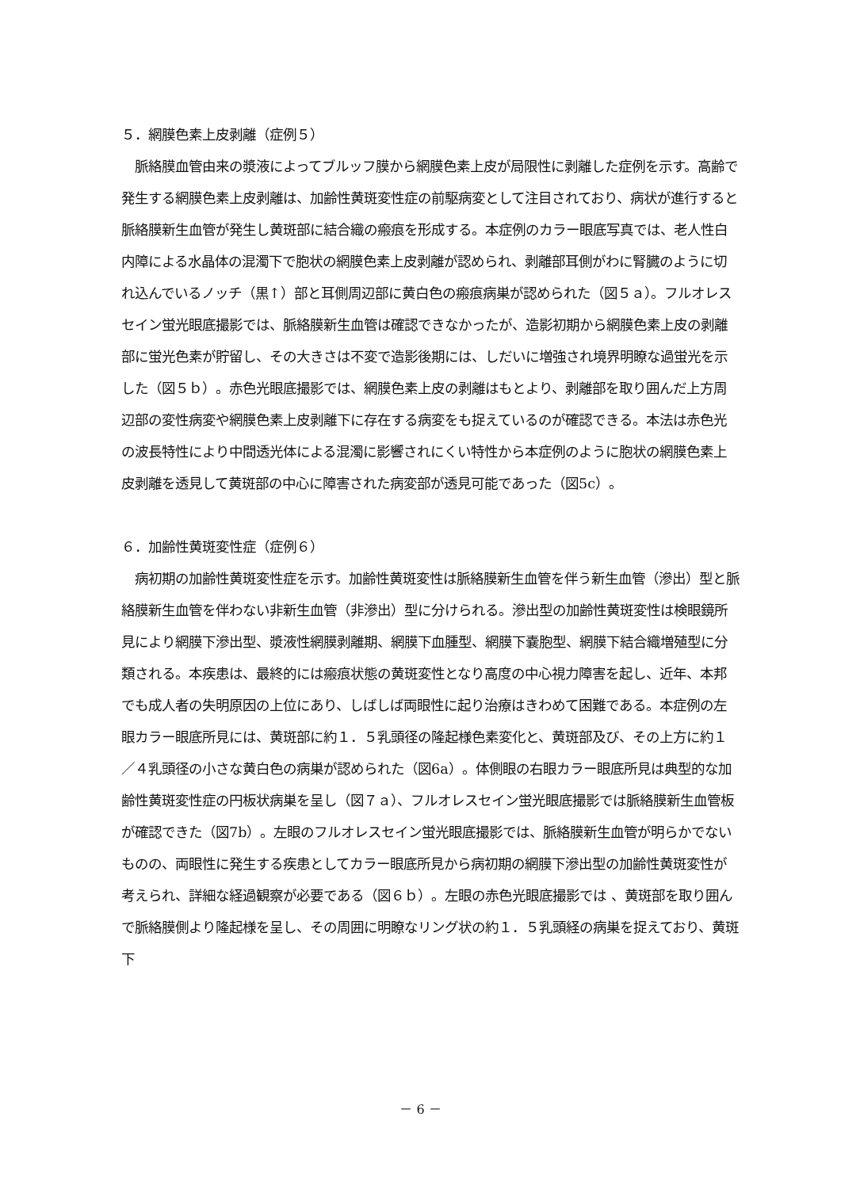５．網膜色素上皮剥離（症例５）
　脈絡膜血管由来の漿液によってブルッフ膜から網膜色素上皮が局限性に剥離した症例を示す。高齢で発生する網膜色素上皮剥離は、加齢性黄斑変性症の前駆病変として注目されており、病状が進行すると脈絡膜新生血管が発生し黄斑部に結合織の瘢痕を形成する。本症例のカラー眼底写真では、老人性白内障による水晶体の混濁下で胞状の網膜色素上皮剥離が認められ、剥離部耳側がわに腎臓のように切れ込んでいるノッチ（黒↑）部と耳側周辺部に黄白色の瘢痕病巣が認められた（図５ａ）。フルオレスセイン蛍光眼底撮影では、脈絡膜新生血管は確認できなかったが、造影初期から網膜色素上皮の剥離部に蛍光色素が貯留し、その大きさは不変で造影後期には、しだいに増強され境界明瞭な過蛍光を示した（図５ｂ）。赤色光眼底撮影では、網膜色素上皮の剥離はもとより、剥離部を取り囲んだ上方周辺部の変性病変や網膜色素上皮剥離下に存在する病変をも捉えているのが確認できる。本法は赤色光の波長特性により中間透光体による混濁に影響されにくい特性から本症例のように胞状の網膜色素上皮剥離を透見して黄斑部の中心に障害された病変部が透見可能であった（図5c）。
６．加齢性黄斑変性症（症例６）
　病初期の加齢性黄斑変性症を示す。加齢性黄斑変性は脈絡膜新生血管を伴う新生血管（滲出）型と脈絡膜新生血管を伴わない非新生血管（非滲出）型に分けられる。滲出型の加齢性黄斑変性は検眼鏡所見により網膜下滲出型、漿液性網膜剥離期、網膜下血腫型、網膜下嚢胞型、網膜下結合織増殖型に分類される。本疾患は、最終的には瘢痕状態の黄斑変性となり高度の中心視力障害を起し、近年、本邦でも成人者の失明原因の上位にあり、しばしば両眼性に起り治療はきわめて困難である。本症例の左眼カラー眼底所見には、黄斑部に約１．５乳頭径の隆起様色素変化と、黄斑部及び、その上方に約１／４乳頭径の小さな黄白色の病巣が認められた（図6a）。体側眼の右眼カラー眼底所見は典型的な加齢性黄斑変性症の円板状病巣を呈し（図７ａ）、フルオレスセイン蛍光眼底撮影では脈絡膜新生血管板が確認できた（図7b）。左眼のフルオレスセイン蛍光眼底撮影では、脈絡膜新生血管が明らかでないものの、両眼性に発生する疾患としてカラー眼底所見から病初期の網膜下滲出型の加齢性黄斑変性が考えられ、詳細な経過観察が必要である（図６ｂ）。左眼の赤色光眼底撮影では 、黄斑部を取り囲んで脈絡膜側より隆起様を呈し、その周囲に明瞭なリング状の約１．５乳頭経の病巣を捉えており、黄斑下
－ 6 －